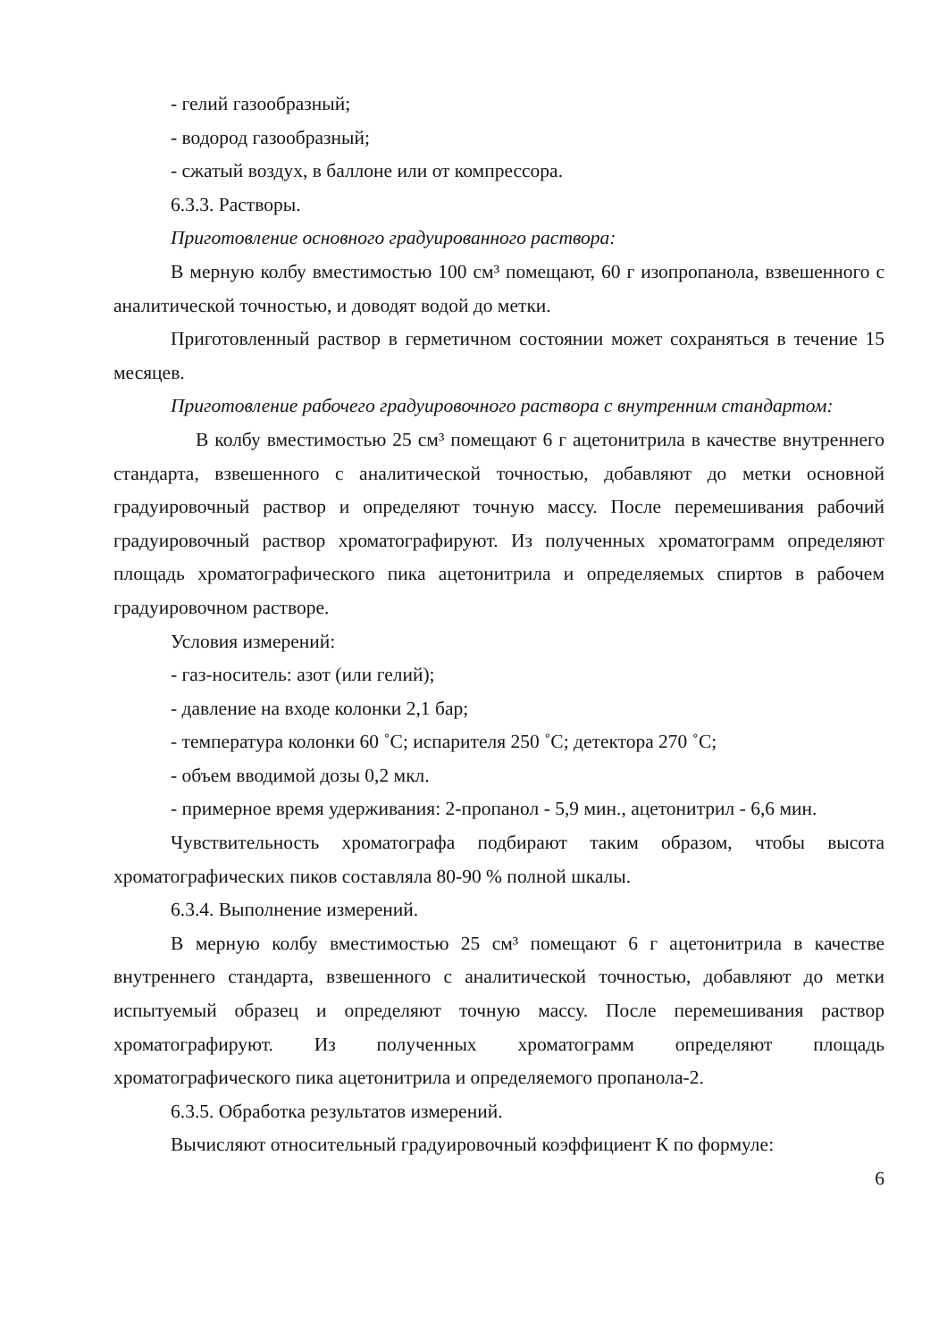- гелий газообразный;
- водород газообразный;
- сжатый воздух, в баллоне или от компрессора.
6.3.3. Растворы.
Приготовление основного градуированного раствора:
В мерную колбу вместимостью 100 см³ помещают, 60 г изопропанола, взвешенного с аналитической точностью, и доводят водой до метки.
Приготовленный раствор в герметичном состоянии может сохраняться в течение 15 месяцев.
Приготовление рабочего градуировочного раствора с внутренним стандартом:
В колбу вместимостью 25 см³ помещают 6 г ацетонитрила в качестве внутреннего стандарта, взвешенного с аналитической точностью, добавляют до метки основной градуировочный раствор и определяют точную массу. После перемешивания рабочий градуировочный раствор хроматографируют. Из полученных хроматограмм определяют площадь хроматографического пика ацетонитрила и определяемых спиртов в рабочем градуировочном растворе.
Условия измерений:
- газ-носитель: азот (или гелий);
- давление на входе колонки 2,1 бар;
- температура колонки 60 ˚С; испарителя 250 ˚С; детектора 270 ˚С;
- объем вводимой дозы 0,2 мкл.
- примерное время удерживания: 2-пропанол - 5,9 мин., ацетонитрил - 6,6 мин.
Чувствительность хроматографа подбирают таким образом, чтобы высота хроматографических пиков составляла 80-90 % полной шкалы.
6.3.4. Выполнение измерений.
В мерную колбу вместимостью 25 см³ помещают 6 г ацетонитрила в качестве внутреннего стандарта, взвешенного с аналитической точностью, добавляют до метки испытуемый образец и определяют точную массу. После перемешивания раствор хроматографируют. Из полученных хроматограмм определяют площадь хроматографического пика ацетонитрила и определяемого пропанола-2.
6.3.5. Обработка результатов измерений.
Вычисляют относительный градуировочный коэффициент К по формуле:
6